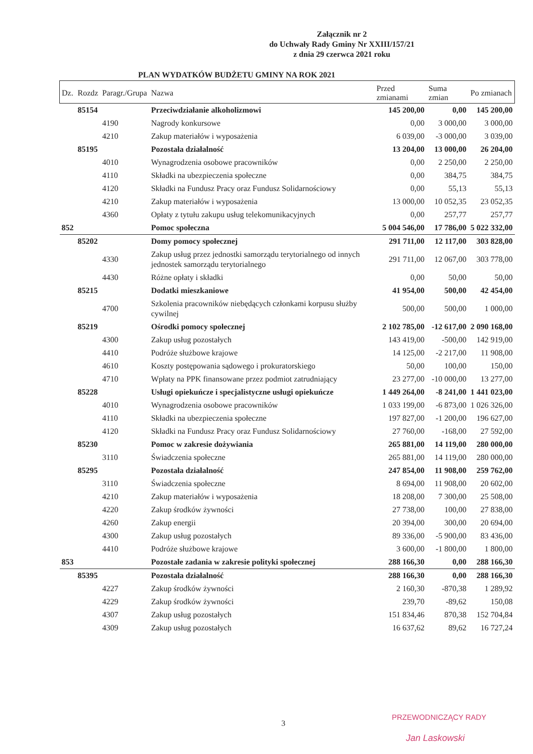Załącznik nr 2
do Uchwały Rady Gminy Nr XXIII/157/21
z dnia 29 czerwca 2021 roku
PLAN WYDATKÓW BUDŻETU GMINY NA ROK 2021
| Dz. | Rozdz | Paragr./Grupa | Nazwa | Przed zmianami | Suma zmian | Po zmianach |
| --- | --- | --- | --- | --- | --- | --- |
| | 85154 | | Przeciwdziałanie alkoholizmowi | 145 200,00 | 0,00 | 145 200,00 |
| | | 4190 | Nagrody konkursowe | 0,00 | 3 000,00 | 3 000,00 |
| | | 4210 | Zakup materiałów i wyposażenia | 6 039,00 | -3 000,00 | 3 039,00 |
| | 85195 | | Pozostała działalność | 13 204,00 | 13 000,00 | 26 204,00 |
| | | 4010 | Wynagrodzenia osobowe pracowników | 0,00 | 2 250,00 | 2 250,00 |
| | | 4110 | Składki na ubezpieczenia społeczne | 0,00 | 384,75 | 384,75 |
| | | 4120 | Składki na Fundusz Pracy oraz Fundusz Solidarnościowy | 0,00 | 55,13 | 55,13 |
| | | 4210 | Zakup materiałów i wyposażenia | 13 000,00 | 10 052,35 | 23 052,35 |
| | | 4360 | Opłaty z tytułu zakupu usług telekomunikacyjnych | 0,00 | 257,77 | 257,77 |
| 852 | | | Pomoc społeczna | 5 004 546,00 | 17 786,00 | 5 022 332,00 |
| | 85202 | | Domy pomocy społecznej | 291 711,00 | 12 117,00 | 303 828,00 |
| | | 4330 | Zakup usług przez jednostki samorządu terytorialnego od innych jednostek samorządu terytorialnego | 291 711,00 | 12 067,00 | 303 778,00 |
| | | 4430 | Różne opłaty i składki | 0,00 | 50,00 | 50,00 |
| | 85215 | | Dodatki mieszkaniowe | 41 954,00 | 500,00 | 42 454,00 |
| | | 4700 | Szkolenia pracowników niebędących członkami korpusu służby cywilnej | 500,00 | 500,00 | 1 000,00 |
| | 85219 | | Ośrodki pomocy społecznej | 2 102 785,00 | -12 617,00 | 2 090 168,00 |
| | | 4300 | Zakup usług pozostałych | 143 419,00 | -500,00 | 142 919,00 |
| | | 4410 | Podróże służbowe krajowe | 14 125,00 | -2 217,00 | 11 908,00 |
| | | 4610 | Koszty postępowania sądowego i prokuratorskiego | 50,00 | 100,00 | 150,00 |
| | | 4710 | Wpłaty na PPK finansowane przez podmiot zatrudniający | 23 277,00 | -10 000,00 | 13 277,00 |
| | 85228 | | Usługi opiekuńcze i specjalistyczne usługi opiekuńcze | 1 449 264,00 | -8 241,00 | 1 441 023,00 |
| | | 4010 | Wynagrodzenia osobowe pracowników | 1 033 199,00 | -6 873,00 | 1 026 326,00 |
| | | 4110 | Składki na ubezpieczenia społeczne | 197 827,00 | -1 200,00 | 196 627,00 |
| | | 4120 | Składki na Fundusz Pracy oraz Fundusz Solidarnościowy | 27 760,00 | -168,00 | 27 592,00 |
| | 85230 | | Pomoc w zakresie dożywiania | 265 881,00 | 14 119,00 | 280 000,00 |
| | | 3110 | Świadczenia społeczne | 265 881,00 | 14 119,00 | 280 000,00 |
| | 85295 | | Pozostała działalność | 247 854,00 | 11 908,00 | 259 762,00 |
| | | 3110 | Świadczenia społeczne | 8 694,00 | 11 908,00 | 20 602,00 |
| | | 4210 | Zakup materiałów i wyposażenia | 18 208,00 | 7 300,00 | 25 508,00 |
| | | 4220 | Zakup środków żywności | 27 738,00 | 100,00 | 27 838,00 |
| | | 4260 | Zakup energii | 20 394,00 | 300,00 | 20 694,00 |
| | | 4300 | Zakup usług pozostałych | 89 336,00 | -5 900,00 | 83 436,00 |
| | | 4410 | Podróże służbowe krajowe | 3 600,00 | -1 800,00 | 1 800,00 |
| 853 | | | Pozostałe zadania w zakresie polityki społecznej | 288 166,30 | 0,00 | 288 166,30 |
| | 85395 | | Pozostała działalność | 288 166,30 | 0,00 | 288 166,30 |
| | | 4227 | Zakup środków żywności | 2 160,30 | -870,38 | 1 289,92 |
| | | 4229 | Zakup środków żywności | 239,70 | -89,62 | 150,08 |
| | | 4307 | Zakup usług pozostałych | 151 834,46 | 870,38 | 152 704,84 |
| | | 4309 | Zakup usług pozostałych | 16 637,62 | 89,62 | 16 727,24 |
3
PRZEWODNICZĄCY RADY
Jan Laskowski